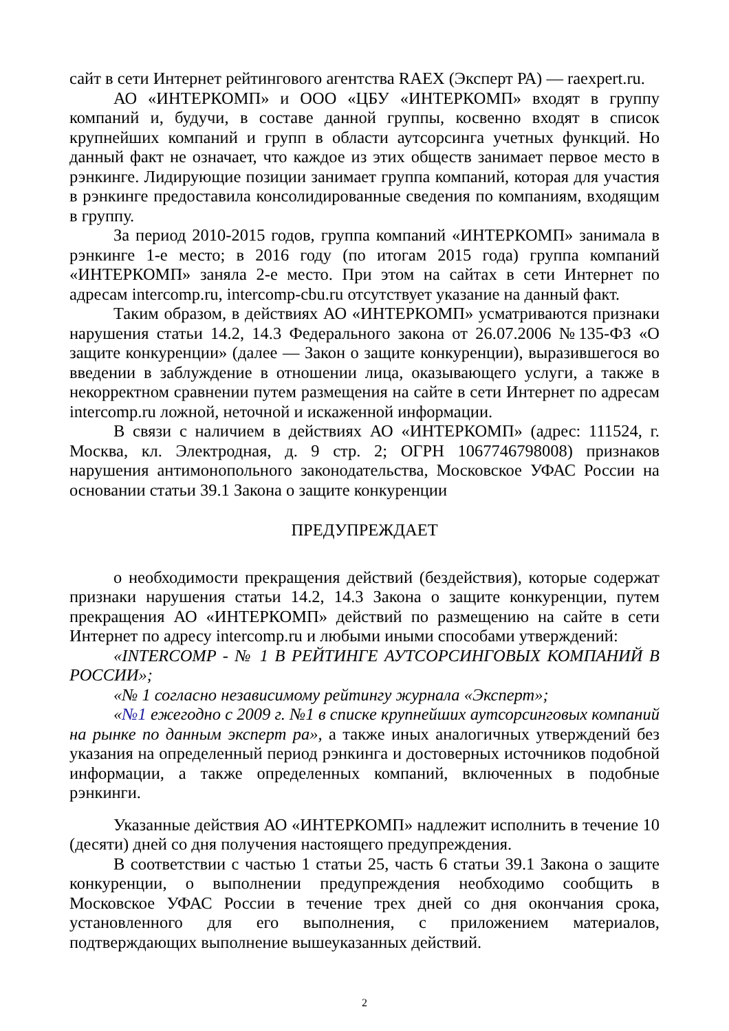сайт в сети Интернет рейтингового агентства RAEX (Эксперт РА) — raexpert.ru.
АО «ИНТЕРКОМП» и ООО «ЦБУ «ИНТЕРКОМП» входят в группу компаний и, будучи, в составе данной группы, косвенно входят в список крупнейших компаний и групп в области аутсорсинга учетных функций. Но данный факт не означает, что каждое из этих обществ занимает первое место в рэнкинге. Лидирующие позиции занимает группа компаний, которая для участия в рэнкинге предоставила консолидированные сведения по компаниям, входящим в группу.
За период 2010-2015 годов, группа компаний «ИНТЕРКОМП» занимала в рэнкинге 1-е место; в 2016 году (по итогам 2015 года) группа компаний «ИНТЕРКОМП» заняла 2-е место. При этом на сайтах в сети Интернет по адресам intercomp.ru, intercomp-cbu.ru отсутствует указание на данный факт.
Таким образом, в действиях АО «ИНТЕРКОМП» усматриваются признаки нарушения статьи 14.2, 14.3 Федерального закона от 26.07.2006 №135-ФЗ «О защите конкуренции» (далее — Закон о защите конкуренции), выразившегося во введении в заблуждение в отношении лица, оказывающего услуги, а также в некорректном сравнении путем размещения на сайте в сети Интернет по адресам intercomp.ru ложной, неточной и искаженной информации.
В связи с наличием в действиях АО «ИНТЕРКОМП» (адрес: 111524, г. Москва, кл. Электродная, д. 9 стр. 2; ОГРН 1067746798008) признаков нарушения антимонопольного законодательства, Московское УФАС России на основании статьи 39.1 Закона о защите конкуренции
ПРЕДУПРЕЖДАЕТ
о необходимости прекращения действий (бездействия), которые содержат признаки нарушения статьи 14.2, 14.3 Закона о защите конкуренции, путем прекращения АО «ИНТЕРКОМП» действий по размещению на сайте в сети Интернет по адресу intercomp.ru и любыми иными способами утверждений:
«INTERCOMP - № 1 В РЕЙТИНГЕ АУТСОРСИНГОВЫХ КОМПАНИЙ В РОССИИ»;
«№ 1 согласно независимому рейтингу журнала «Эксперт»;
«№1 ежегодно с 2009 г. №1 в списке крупнейших аутсорсинговых компаний на рынке по данным эксперт ра», а также иных аналогичных утверждений без указания на определенный период рэнкинга и достоверных источников подобной информации, а также определенных компаний, включенных в подобные рэнкинги.
Указанные действия АО «ИНТЕРКОМП» надлежит исполнить в течение 10 (десяти) дней со дня получения настоящего предупреждения.
В соответствии с частью 1 статьи 25, часть 6 статьи 39.1 Закона о защите конкуренции, о выполнении предупреждения необходимо сообщить в Московское УФАС России в течение трех дней со дня окончания срока, установленного для его выполнения, с приложением материалов, подтверждающих выполнение вышеуказанных действий.
2